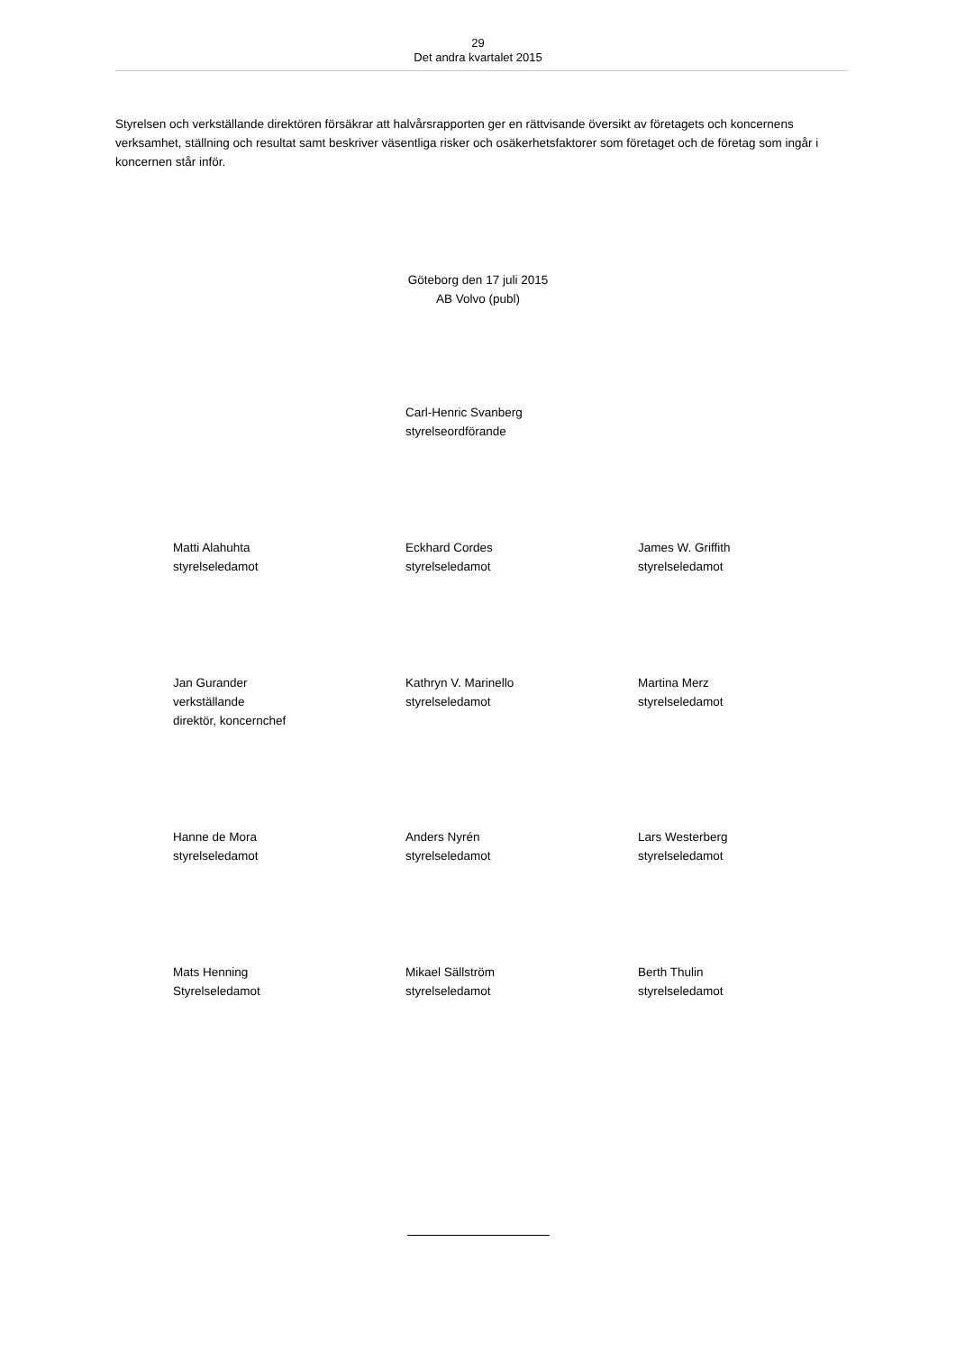29
Det andra kvartalet 2015
Styrelsen och verkställande direktören försäkrar att halvårsrapporten ger en rättvisande översikt av företagets och koncernens verksamhet, ställning och resultat samt beskriver väsentliga risker och osäkerhetsfaktorer som företaget och de företag som ingår i koncernen står inför.
Göteborg den 17 juli 2015
AB Volvo (publ)
Carl-Henric Svanberg
styrelseordförande
Matti Alahuhta
styrelseledamot
Eckhard Cordes
styrelseledamot
James W. Griffith
styrelseledamot
Jan Gurander
verkställande
direktör, koncernchef
Kathryn V. Marinello
styrelseledamot
Martina Merz
styrelseledamot
Hanne de Mora
styrelseledamot
Anders Nyrén
styrelseledamot
Lars Westerberg
styrelseledamot
Mats Henning
Styrelseledamot
Mikael Sällström
styrelseledamot
Berth Thulin
styrelseledamot